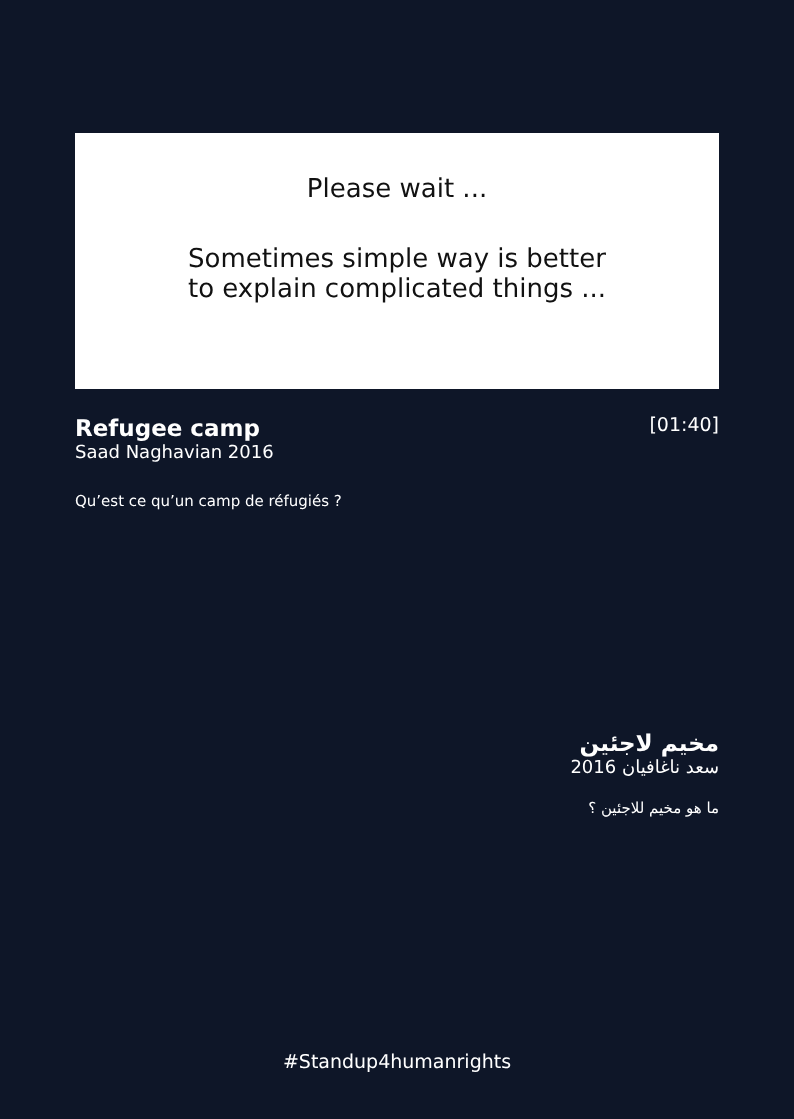Please wait ...
Sometimes simple way is better
to explain complicated things ...
[01:40]
Refugee camp
Saad Naghavian 2016
Qu’est ce qu’un camp de réfugiés ?
مخيم لاجئين
سعد ناغافيان 2016
ما هو مخيم للاجئين ؟
#Standup4humanrights